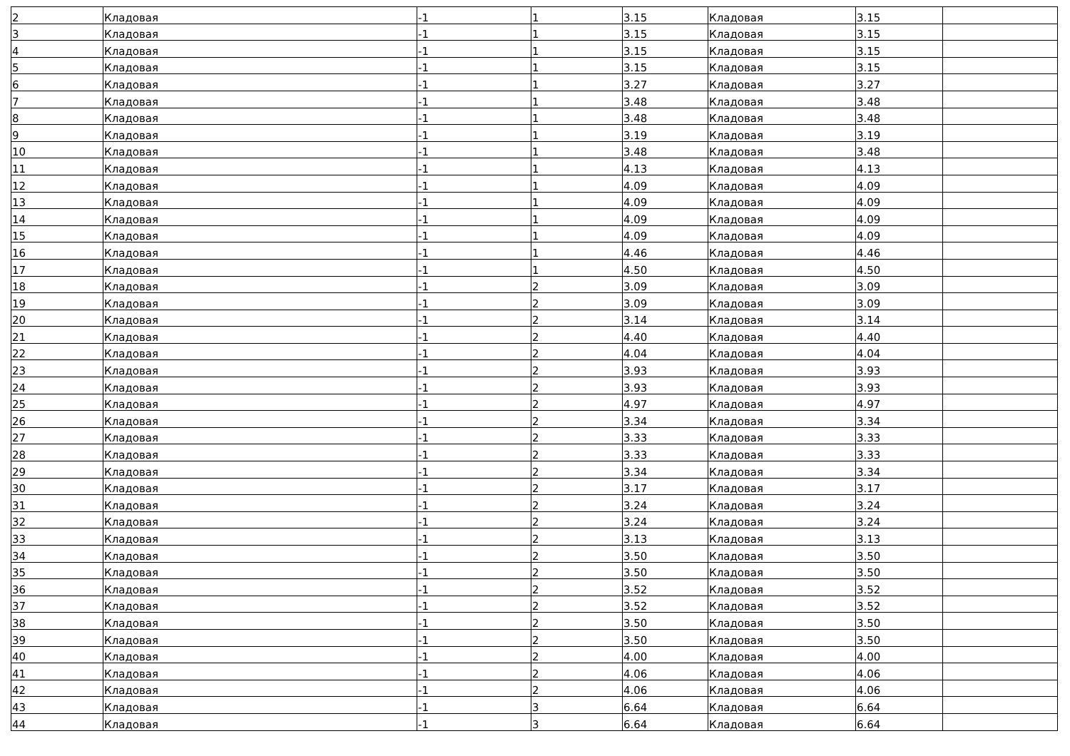| 2 | Кладовая | -1 | 1 | 3.15 | Кладовая | 3.15 | |
| 3 | Кладовая | -1 | 1 | 3.15 | Кладовая | 3.15 | |
| 4 | Кладовая | -1 | 1 | 3.15 | Кладовая | 3.15 | |
| 5 | Кладовая | -1 | 1 | 3.15 | Кладовая | 3.15 | |
| 6 | Кладовая | -1 | 1 | 3.27 | Кладовая | 3.27 | |
| 7 | Кладовая | -1 | 1 | 3.48 | Кладовая | 3.48 | |
| 8 | Кладовая | -1 | 1 | 3.48 | Кладовая | 3.48 | |
| 9 | Кладовая | -1 | 1 | 3.19 | Кладовая | 3.19 | |
| 10 | Кладовая | -1 | 1 | 3.48 | Кладовая | 3.48 | |
| 11 | Кладовая | -1 | 1 | 4.13 | Кладовая | 4.13 | |
| 12 | Кладовая | -1 | 1 | 4.09 | Кладовая | 4.09 | |
| 13 | Кладовая | -1 | 1 | 4.09 | Кладовая | 4.09 | |
| 14 | Кладовая | -1 | 1 | 4.09 | Кладовая | 4.09 | |
| 15 | Кладовая | -1 | 1 | 4.09 | Кладовая | 4.09 | |
| 16 | Кладовая | -1 | 1 | 4.46 | Кладовая | 4.46 | |
| 17 | Кладовая | -1 | 1 | 4.50 | Кладовая | 4.50 | |
| 18 | Кладовая | -1 | 2 | 3.09 | Кладовая | 3.09 | |
| 19 | Кладовая | -1 | 2 | 3.09 | Кладовая | 3.09 | |
| 20 | Кладовая | -1 | 2 | 3.14 | Кладовая | 3.14 | |
| 21 | Кладовая | -1 | 2 | 4.40 | Кладовая | 4.40 | |
| 22 | Кладовая | -1 | 2 | 4.04 | Кладовая | 4.04 | |
| 23 | Кладовая | -1 | 2 | 3.93 | Кладовая | 3.93 | |
| 24 | Кладовая | -1 | 2 | 3.93 | Кладовая | 3.93 | |
| 25 | Кладовая | -1 | 2 | 4.97 | Кладовая | 4.97 | |
| 26 | Кладовая | -1 | 2 | 3.34 | Кладовая | 3.34 | |
| 27 | Кладовая | -1 | 2 | 3.33 | Кладовая | 3.33 | |
| 28 | Кладовая | -1 | 2 | 3.33 | Кладовая | 3.33 | |
| 29 | Кладовая | -1 | 2 | 3.34 | Кладовая | 3.34 | |
| 30 | Кладовая | -1 | 2 | 3.17 | Кладовая | 3.17 | |
| 31 | Кладовая | -1 | 2 | 3.24 | Кладовая | 3.24 | |
| 32 | Кладовая | -1 | 2 | 3.24 | Кладовая | 3.24 | |
| 33 | Кладовая | -1 | 2 | 3.13 | Кладовая | 3.13 | |
| 34 | Кладовая | -1 | 2 | 3.50 | Кладовая | 3.50 | |
| 35 | Кладовая | -1 | 2 | 3.50 | Кладовая | 3.50 | |
| 36 | Кладовая | -1 | 2 | 3.52 | Кладовая | 3.52 | |
| 37 | Кладовая | -1 | 2 | 3.52 | Кладовая | 3.52 | |
| 38 | Кладовая | -1 | 2 | 3.50 | Кладовая | 3.50 | |
| 39 | Кладовая | -1 | 2 | 3.50 | Кладовая | 3.50 | |
| 40 | Кладовая | -1 | 2 | 4.00 | Кладовая | 4.00 | |
| 41 | Кладовая | -1 | 2 | 4.06 | Кладовая | 4.06 | |
| 42 | Кладовая | -1 | 2 | 4.06 | Кладовая | 4.06 | |
| 43 | Кладовая | -1 | 3 | 6.64 | Кладовая | 6.64 | |
| 44 | Кладовая | -1 | 3 | 6.64 | Кладовая | 6.64 | |